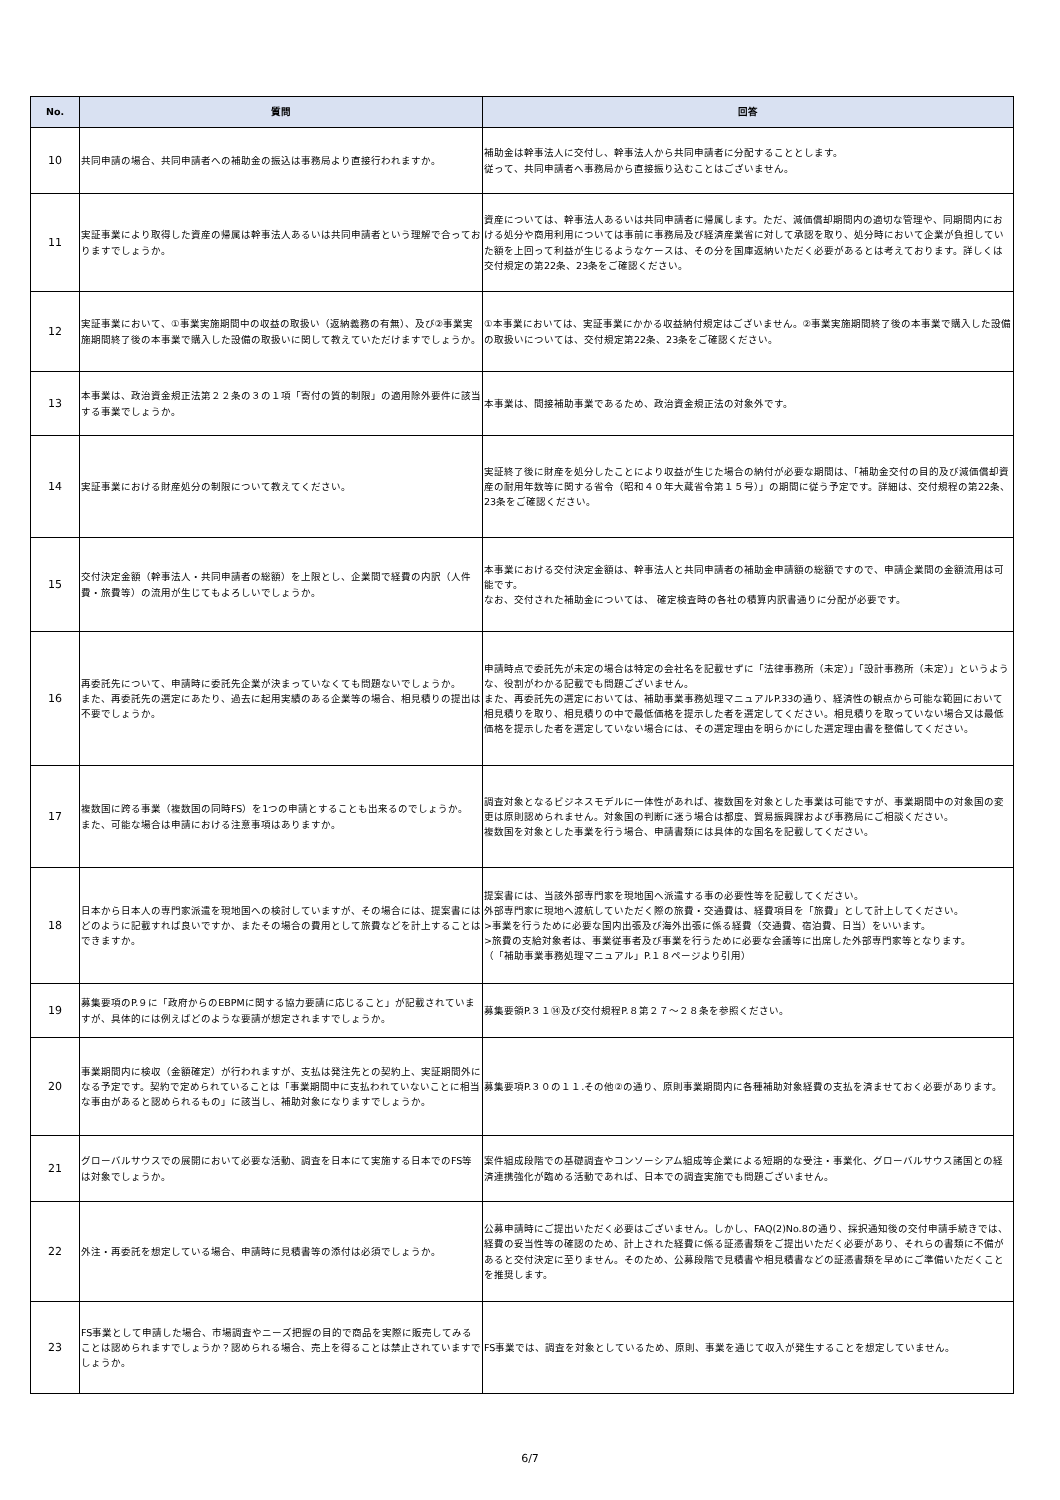| No. | 質問 | 回答 |
| --- | --- | --- |
| 10 | 共同申請の場合、共同申請者への補助金の振込は事務局より直接行われますか。 | 補助金は幹事法人に交付し、幹事法人から共同申請者に分配することとします。 従って、共同申請者へ事務局から直接振り込むことはございません。 |
| 11 | 実証事業により取得した資産の帰属は幹事法人あるいは共同申請者という理解で合っておりますでしょうか。 | 資産については、幹事法人あるいは共同申請者に帰属します。ただ、減価償却期間内の適切な管理や、同期間内における処分や商用利用については事前に事務局及び経済産業省に対して承認を取り、処分時において企業が負担していた額を上回って利益が生じるようなケースは、その分を国庫返納いただく必要があるとは考えております。詳しくは交付規定の第22条、23条をご確認ください。 |
| 12 | 実証事業において、①事業実施期間中の収益の取扱い（返納義務の有無）、及び②事業実施期間終了後の本事業で購入した設備の取扱いに関して教えていただけますでしょうか。 | ①本事業においては、実証事業にかかる収益納付規定はございません。②事業実施期間終了後の本事業で購入した設備の取扱いについては、交付規定第22条、23条をご確認ください。 |
| 13 | 本事業は、政治資金規正法第２２条の３の１項「寄付の質的制限」の適用除外要件に該当する事業でしょうか。 | 本事業は、間接補助事業であるため、政治資金規正法の対象外です。 |
| 14 | 実証事業における財産処分の制限について教えてください。 | 実証終了後に財産を処分したことにより収益が生じた場合の納付が必要な期間は、「補助金交付の目的及び減価償却資産の耐用年数等に関する省令（昭和４０年大蔵省令第１５号）」の期間に従う予定です。詳細は、交付規程の第22条、23条をご確認ください。 |
| 15 | 交付決定金額（幹事法人・共同申請者の総額）を上限とし、企業間で経費の内訳（人件費・旅費等）の流用が生じてもよろしいでしょうか。 | 本事業における交付決定金額は、幹事法人と共同申請者の補助金申請額の総額ですので、申請企業間の金額流用は可能です。 なお、交付された補助金については、 確定検査時の各社の積算内訳書通りに分配が必要です。 |
| 16 | 再委託先について、申請時に委託先企業が決まっていなくても問題ないでしょうか。 また、再委託先の選定にあたり、過去に起用実績のある企業等の場合、相見積りの提出は不要でしょうか。 | 申請時点で委託先が未定の場合は特定の会社名を記載せずに「法律事務所（未定）」「設計事務所（未定）」というような、役割がわかる記載でも問題ございません。 また、再委託先の選定においては、補助事業事務処理マニュアルP.33の通り、経済性の観点から可能な範囲において相見積りを取り、相見積りの中で最低価格を提示した者を選定してください。相見積りを取っていない場合又は最低価格を提示した者を選定していない場合には、その選定理由を明らかにした選定理由書を整備してください。 |
| 17 | 複数国に跨る事業（複数国の同時FS）を1つの申請とすることも出来るのでしょうか。 また、可能な場合は申請における注意事項はありますか。 | 調査対象となるビジネスモデルに一体性があれば、複数国を対象とした事業は可能ですが、事業期間中の対象国の変更は原則認められません。対象国の判断に迷う場合は都度、貿易振興課および事務局にご相談ください。 複数国を対象とした事業を行う場合、申請書類には具体的な国名を記載してください。 |
| 18 | 日本から日本人の専門家派遣を現地国への検討していますが、その場合には、提案書にはどのように記載すれば良いですか、またその場合の費用として旅費などを計上することはできますか。 | 提案書には、当該外部専門家を現地国へ派遣する事の必要性等を記載してください。 外部専門家に現地へ渡航していただく際の旅費・交通費は、経費項目を「旅費」として計上してください。 >事業を行うために必要な国内出張及び海外出張に係る経費（交通費、宿泊費、日当）をいいます。 >旅費の支給対象者は、事業従事者及び事業を行うために必要な会議等に出席した外部専門家等となります。 （「補助事業事務処理マニュアル」P.１８ページより引用） |
| 19 | 募集要項のP.９に「政府からのEBPMに関する協力要請に応じること」が記載されていますが、具体的には例えばどのような要請が想定されますでしょうか。 | 募集要領P.３１⑭及び交付規程P.８第２７～２８条を参照ください。 |
| 20 | 事業期間内に検収（金額確定）が行われますが、支払は発注先との契約上、実証期間外になる予定です。契約で定められていることは「事業期間中に支払われていないことに相当な事由があると認められるもの」に該当し、補助対象になりますでしょうか。 | 募集要項P.３０の１１.その他②の通り、原則事業期間内に各種補助対象経費の支払を済ませておく必要があります。 |
| 21 | グローバルサウスでの展開において必要な活動、調査を日本にて実施する日本でのFS等は対象でしょうか。 | 案件組成段階での基礎調査やコンソーシアム組成等企業による短期的な受注・事業化、グローバルサウス諸国との経済連携強化が臨める活動であれば、日本での調査実施でも問題ございません。 |
| 22 | 外注・再委託を想定している場合、申請時に見積書等の添付は必須でしょうか。 | 公募申請時にご提出いただく必要はございません。しかし、FAQ(2)No.8の通り、採択通知後の交付申請手続きでは、経費の妥当性等の確認のため、計上された経費に係る証憑書類をご提出いただく必要があり、それらの書類に不備があると交付決定に至りません。そのため、公募段階で見積書や相見積書などの証憑書類を早めにご準備いただくことを推奨します。 |
| 23 | FS事業として申請した場合、市場調査やニーズ把握の目的で商品を実際に販売してみることは認められますでしょうか？認められる場合、売上を得ることは禁止されていますでしょうか。 | FS事業では、調査を対象としているため、原則、事業を通じて収入が発生することを想定していません。 |
6/7